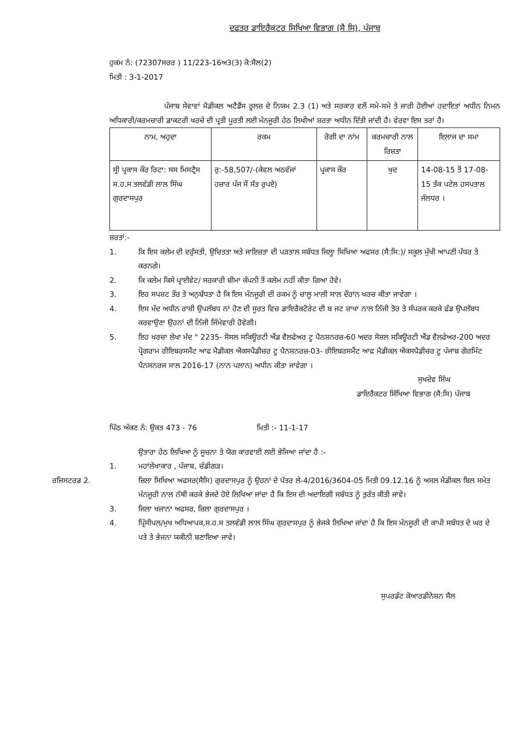ਦਫਤਰ ਡਾਇਰੈਕਟਰ ਸਿਖਿਆ ਵਿਭਾਗ (ਸੈ ਸਿ), ਪੰਜਾਬ
ਹੁਕਮ ਨੰ: (72307ਸਰਰ ) 11/223-16ਅ3(3) ਕੋ:ਸੈਲ(2)
ਮਿਤੀ : 3-1-2017
ਪੰਜਾਬ ਸੇਵਾਵਾਂ ਮੈਡੀਕਲ ਅਟੈਡੈਂਸ ਰੂਲਜ਼ ਦੇ ਨਿਯਮ 2.3 (1) ਅਤੇ ਸਰਕਾਰ ਵਲੋਂ ਸਮੇ-ਸਮੇ ਤੇ ਜਾਰੀ ਹੋਈਆਂ ਹਦਾਇਤਾਂ ਅਧੀਨ ਨਿਮਨ ਅਧਿਕਾਰੀ/ਕਰਮਚਾਰੀ ਡਾਕਟਰੀ ਖਰਚੇ ਦੀ ਪ੍ਰਤੀ ਪੂਰਤੀ ਲਈ ਮੰਨਜੂਰੀ ਹੇਠ ਲਿਖੀਆਂ ਸ਼ਰਤਾ ਅਧੀਨ ਦਿੱਤੀ ਜਾਂਦੀ ਹੈ। ਵੇਰਵਾ ਇਸ ਤਰਾਂ ਹੈ।
| ਨਾਮ, ਅਹੁਦਾ | ਰਕਮ | ਰੋਗੀ ਦਾ ਨਾਂਮ | ਕਰਮਚਾਰੀ ਨਾਲ ਰਿਸ਼ਤਾ | ਇਲਾਜ ਦਾ ਸਮਾ |
| --- | --- | --- | --- | --- |
| ਸ੍ਰੀ ਪ੍ਰਕਾਸ ਕੌਰ ਰਿਟਾ: ਸਸ ਮਿਸਟ੍ਰੈਸ ਸ.ਹ.ਸ ਤਲਵੰਡੀ ਲਾਲ ਸਿੰਘ ਗੁਰਦਾਸਪੁਰ | ਰੁ:-58,507/-(ਕੇਵਲ ਅਠਵੰਜਾਂ ਹਜ਼ਾਰ ਪੰਜ ਸੌ ਸੱਤ ਰੁਪਏ) | ਪ੍ਰਕਾਸ ਕੌਰ | ਖੁਦ | 14-08-15 ਤੋਂ 17-08-15 ਤੱਕ ਪਟੇਲ ਹਸਪਤਾਲ ਜੰਲਧਰ । |
ਸ਼ਰਤਾਂ:-
1. ਕਿ ਇਸ ਕਲੇਮ ਦੀ ਦਰੁੱਸਤੀ, ਉਚਿਤਤਾ ਅਤੇ ਜਾਇਜ਼ਤਾ ਦੀ ਪੜਤਾਲ ਸਬੰਧਤ ਜਿਲ੍ਹਾ ਸਿਖਿਆ ਅਫਸਰ (ਸੈ:ਸਿ:)/ ਸਕੂਲ ਮੁੱਖੀ ਆਪਣੀ ਪੱਧਰ ਤੇ ਕਰਨਗੇ।
2. ਕਿ ਕਲੇਮ ਕਿਸੇ ਪ੍ਰਾਈਵੇਟ/ ਸਰਕਾਰੀ ਬੀਮਾ ਕੰਪਨੀ ਤੋਂ ਕਲੇਮ ਨਹੀਂ ਕੀਤਾ ਗਿਆ ਹੋਵੇ।
3. ਇਹ ਸਪਸ਼ਟ ਤੌਰ ਤੇ ਅਨੁਬੱਧਤਾ ਹੈ ਕਿ ਇਸ ਮੰਨਜੂਰੀ ਦੀ ਰਕਮ ਨੂੰ ਚਾਲੂ ਮਾਲੀ ਸਾਲ ਦੌਰਾਂਨ ਖਰਚ ਕੀਤਾ ਜਾਵੇਗਾ ।
4. ਇਸ ਮੱਦ ਅਧੀਨ ਰਾਸ਼ੀ ਉਪਲੱਬਧ ਨਾਂ ਹੋਣ ਦੀ ਸੂਰਤ ਵਿਚ ਡਾਇਰੈਕਟੋਰੇਟ ਦੀ ਬ ਜਟ ਸ਼ਾਖਾ ਨਾਲ ਨਿੱਜੀ ਤੋਰ ਤੇ ਸੰਪਰਕ ਕਰਕੇ ਫੰਡ ਉਪਲੱਬਧ ਕਰਵਾਉਣਾ ਉਹਨਾਂ ਦੀ ਨਿੱਜੀ ਜਿੰਮੇਵਾਰੀ ਹੋਵੇਗੀ।
5. ਇਹ ਖਰਚਾ ਲੇਖਾ ਮੱਦ " 2235- ਸੋਸਲ ਸਕਿਊਰਟੀ ਐਂਡ ਵੈਲਫੇਅਰ ਟੂ ਪੈਨਸ਼ਨਰਜ਼-60 ਅਦਰ ਸੋਸ਼ਲ ਸਕਿਊਰਟੀ ਐਂਡ ਵੈਲਫੇਅਰ-200 ਅਦਰ ਪ੍ਰੋਗਰਾਮ ਰੀਇਬਰਸਮੈਂਟ ਆਫ ਮੈਡੀਕਲ ਐਕਸਪੈਡੀਚਰ ਟੂ ਪੈਨਸ਼ਨਰਜ਼-03- ਰੀਇਬਰਸਮੈਂਟ ਆਫ ਮੈਡੀਕਲ ਐਕਸਪੈਡੀਚਰ ਟੂ ਪੰਜਾਬ ਗੋਰਮਿੰਟ ਪੈਨਸਨਰਜ ਸਾਲ 2016-17 (ਨਾਨ ਪਲਾਨ) ਅਧੀਨ ਕੀਤਾ ਜਾਵੇਗਾ ।
ਸੁਖਦੇਵ ਸਿੰਘ
ਡਾਇਰੈਕਟਰ ਸਿੱਖਿਆ ਵਿਭਾਗ (ਸੈ:ਸਿ) ਪੰਜਾਬ
ਪਿੱਠ ਅੰਕਣ ਨੰ: ਉਕਤ 473 - 76 ਮਿਤੀ :- 11-1-17
ਉਤਾਰਾ ਹੇਠ ਲਿਖਿਆ ਨੂੰ ਸੂਚਨਾ ਤੇ ਯੋਗ ਕਾਰਵਾਈ ਲਈ ਭੇਜਿਆ ਜਾਂਦਾ ਹੈ :-
1. ਮਹਾਂਲੇਖਾਕਾਰ , ਪੰਜਾਬ, ਚੰਡੀਗੜ।
ਰਜਿਸਟਰਡ 2. ਜ਼ਿਲਾ ਸਿਖਿਆ ਅਫਸਰ(ਸੈਸਿ) ਗੁਰਦਾਸਪੁਰ ਨੂੰ ਉਹਨਾਂ ਦੇ ਪੱਤਰ ਲੇ-4/2016/3604-05 ਮਿਤੀ 09.12.16 ਨੂੰ ਅਸਲ ਮੈਡੀਕਲ ਬਿਲ ਸਮੇਤ ਮੰਨਜੂਰੀ ਨਾਲ ਨੱਥੀ ਕਰਕੇ ਭੇਜਦੇ ਹੋਏ ਲਿਖਿਆ ਜਾਂਦਾ ਹੈ ਕਿ ਇਸ ਦੀ ਅਦਾਇਗੀ ਸਬੰਧਤ ਨੂੰ ਤੁਰੰਤ ਕੀਤੀ ਜਾਵੇ।
3. ਜਿਲਾ ਖਜਾਨਾ ਅਫਸਰ, ਜ਼ਿਲਾ ਗੁਰਦਾਸਪੁਰ ।
4. ਪ੍ਰਿੰਸੀਪਲ/ਮੁਖ ਅਧਿਆਪਕ,ਸ.ਹ.ਸ ਤਲਵੰਡੀ ਲਾਲ ਸਿੰਘ ਗੁਰਦਾਸਪੁਰ ਨੂੰ ਭੇਜਕੇ ਲਿਖਿਆ ਜਾਂਦਾ ਹੈ ਕਿ ਇਸ ਮੰਨਜੂਰੀ ਦੀ ਕਾਪੀ ਸਬੰਧਤ ਦੇ ਘਰ ਦੇ ਪਤੇ ਤੇ ਭੇਜਨਾ ਯਕੀਨੀ ਬਣਾਇਆ ਜਾਵੇ।
ਸੁਪਰਡੰਟ ਕੋਆਰਡੀਨੇਸ਼ਨ ਸੈਲ